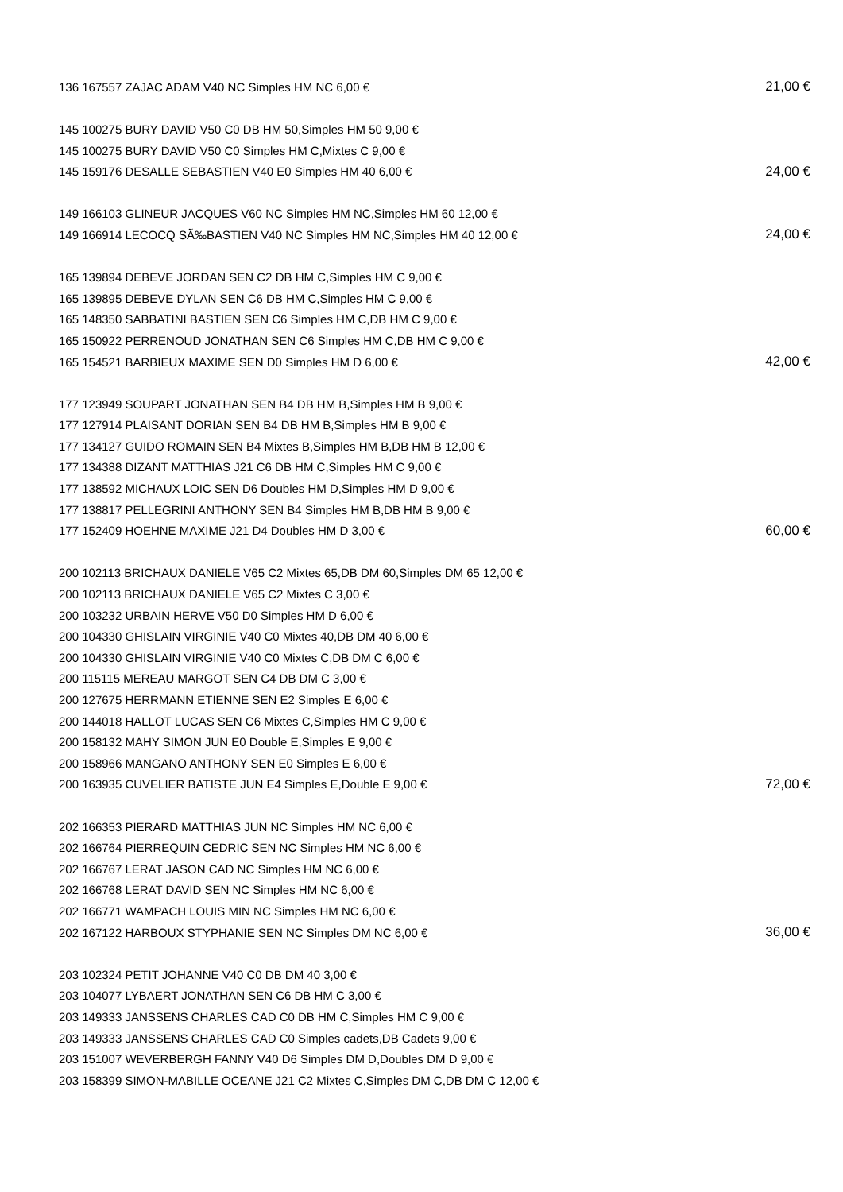| 136 167557 ZAJAC ADAM V40 NC Simples HM NC 6,00 € | 21,00 € |
| 145 100275 BURY DAVID V50 C0 DB HM 50,Simples HM 50 9,00 € | |
| 145 100275 BURY DAVID V50 C0 Simples HM C,Mixtes C 9,00 € | |
| 145 159176 DESALLE SEBASTIEN V40 E0 Simples HM 40 6,00 € | 24,00 € |
| 149 166103 GLINEUR JACQUES V60 NC Simples HM NC,Simples HM 60 12,00 € | |
| 149 166914 LECOCQ SÃ‰BASTIEN V40 NC Simples HM NC,Simples HM 40 12,00 € | 24,00 € |
| 165 139894 DEBEVE JORDAN SEN C2 DB HM C,Simples HM C 9,00 € | |
| 165 139895 DEBEVE DYLAN SEN C6 DB HM C,Simples HM C 9,00 € | |
| 165 148350 SABBATINI BASTIEN SEN C6 Simples HM C,DB HM C 9,00 € | |
| 165 150922 PERRENOUD JONATHAN SEN C6 Simples HM C,DB HM C 9,00 € | |
| 165 154521 BARBIEUX MAXIME SEN D0 Simples HM D 6,00 € | 42,00 € |
| 177 123949 SOUPART JONATHAN SEN B4 DB HM B,Simples HM B 9,00 € | |
| 177 127914 PLAISANT DORIAN SEN B4 DB HM B,Simples HM B 9,00 € | |
| 177 134127 GUIDO ROMAIN SEN B4 Mixtes B,Simples HM B,DB HM B 12,00 € | |
| 177 134388 DIZANT MATTHIAS J21 C6 DB HM C,Simples HM C 9,00 € | |
| 177 138592 MICHAUX LOIC SEN D6 Doubles HM D,Simples HM D 9,00 € | |
| 177 138817 PELLEGRINI ANTHONY SEN B4 Simples HM B,DB HM B 9,00 € | |
| 177 152409 HOEHNE MAXIME J21 D4 Doubles HM D 3,00 € | 60,00 € |
| 200 102113 BRICHAUX DANIELE V65 C2 Mixtes 65,DB DM 60,Simples DM 65 12,00 € | |
| 200 102113 BRICHAUX DANIELE V65 C2 Mixtes C 3,00 € | |
| 200 103232 URBAIN HERVE V50 D0 Simples HM D 6,00 € | |
| 200 104330 GHISLAIN VIRGINIE V40 C0 Mixtes 40,DB DM 40 6,00 € | |
| 200 104330 GHISLAIN VIRGINIE V40 C0 Mixtes C,DB DM C 6,00 € | |
| 200 115115 MEREAU MARGOT SEN C4 DB DM C 3,00 € | |
| 200 127675 HERRMANN ETIENNE SEN E2 Simples E 6,00 € | |
| 200 144018 HALLOT LUCAS SEN C6 Mixtes C,Simples HM C 9,00 € | |
| 200 158132 MAHY SIMON JUN E0 Double E,Simples E 9,00 € | |
| 200 158966 MANGANO ANTHONY SEN E0 Simples E 6,00 € | |
| 200 163935 CUVELIER BATISTE JUN E4 Simples E,Double E 9,00 € | 72,00 € |
| 202 166353 PIERARD MATTHIAS JUN NC Simples HM NC 6,00 € | |
| 202 166764 PIERREQUIN CEDRIC SEN NC Simples HM NC 6,00 € | |
| 202 166767 LERAT JASON CAD NC Simples HM NC 6,00 € | |
| 202 166768 LERAT DAVID SEN NC Simples HM NC 6,00 € | |
| 202 166771 WAMPACH LOUIS MIN NC Simples HM NC 6,00 € | |
| 202 167122 HARBOUX STYPHANIE SEN NC Simples DM NC 6,00 € | 36,00 € |
| 203 102324 PETIT JOHANNE V40 C0 DB DM 40 3,00 € | |
| 203 104077 LYBAERT JONATHAN SEN C6 DB HM C 3,00 € | |
| 203 149333 JANSSENS CHARLES CAD C0 DB HM C,Simples HM C 9,00 € | |
| 203 149333 JANSSENS CHARLES CAD C0 Simples cadets,DB Cadets 9,00 € | |
| 203 151007 WEVERBERGH FANNY V40 D6 Simples DM D,Doubles DM D 9,00 € | |
| 203 158399 SIMON-MABILLE OCEANE J21 C2 Mixtes C,Simples DM C,DB DM C 12,00 € | |